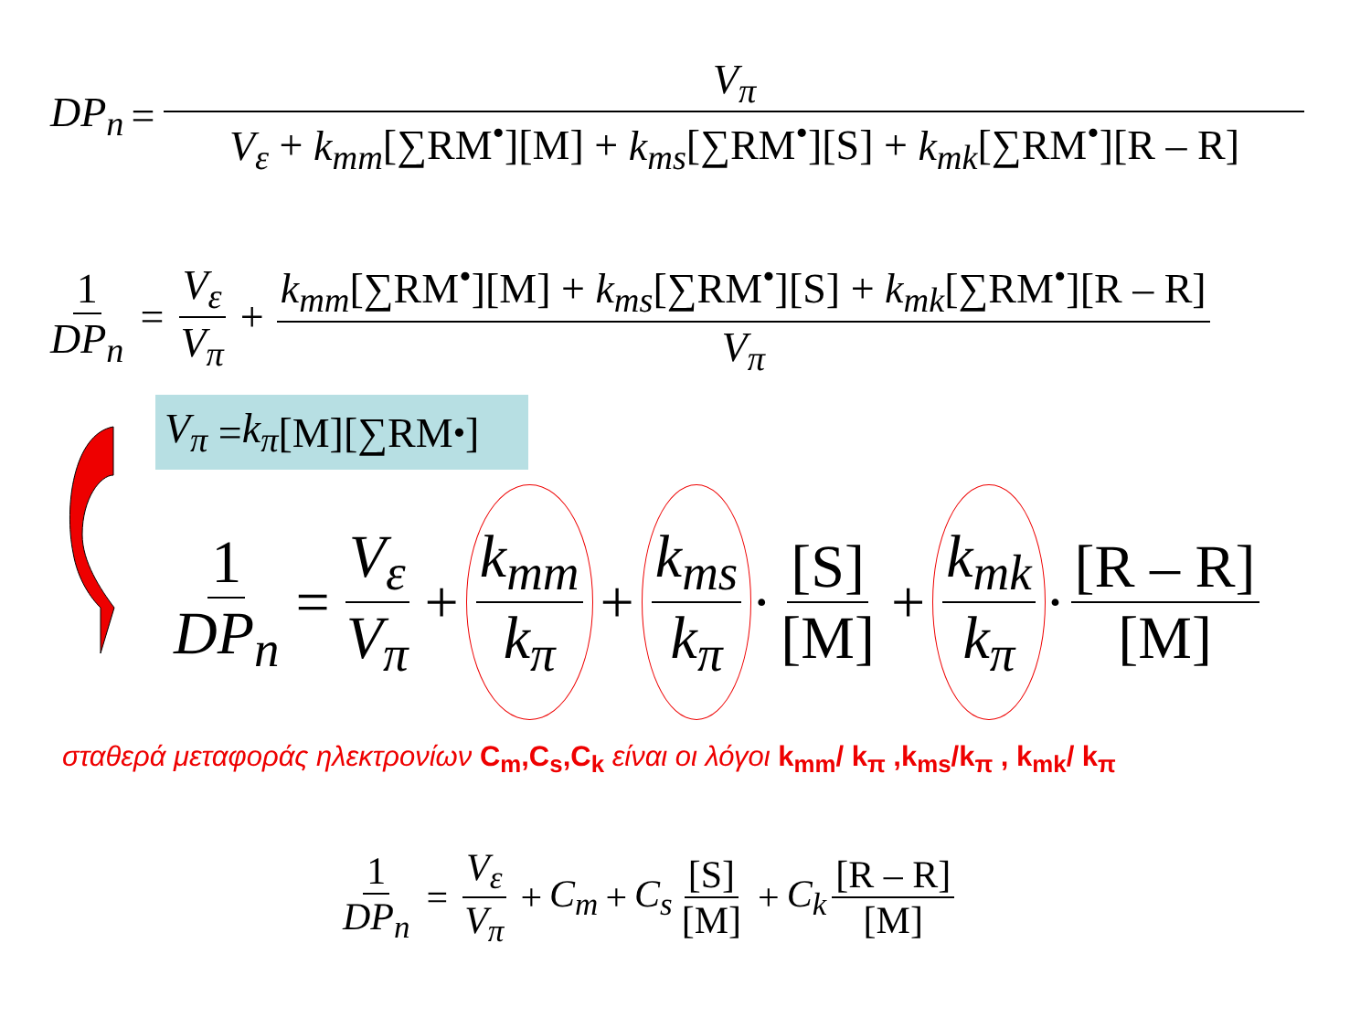DP<sub>n</sub> = V<sub>π</sub> V<sub>ε</sub> + k<sub>mm</sub>[∑RM<sup>•</sup>][M] + k<sub>ms</sub>[∑RM<sup>•</sup>][S] + k<sub>mk</sub>[∑RM<sup>•</sup>][R – R]
1 DP<sub>n</sub> = V<sub>ε</sub> V<sub>π</sub> + k<sub>mm</sub>[∑RM<sup>•</sup>][M] + k<sub>ms</sub>[∑RM<sup>•</sup>][S] + k<sub>mk</sub>[∑RM<sup>•</sup>][R – R] V<sub>π</sub>
V<sub>π</sub> = k<sub>π</sub> [M][∑RM<sup>•</sup>]
1 DP<sub>n</sub> = V<sub>ε</sub> V<sub>π</sub> + k<sub>mm</sub> k<sub>π</sub> + k<sub>ms</sub> k<sub>π</sub> · [S] [M] + k<sub>mk</sub> k<sub>π</sub> · [R – R] [M]
σταθερά μεταφοράς ηλεκτρονίων C<sub>m</sub>,C<sub>s</sub>,C<sub>k</sub> είναι οι λόγοι k<sub>mm</sub>/ k<sub>π</sub> ,k<sub>ms</sub>/k<sub>π</sub> , k<sub>mk</sub>/ k<sub>π</sub>
1 DP<sub>n</sub> = V<sub>ε</sub> V<sub>π</sub> + C<sub>m</sub> + C<sub>s</sub> [S] [M] + C<sub>k</sub> [R – R] [M]